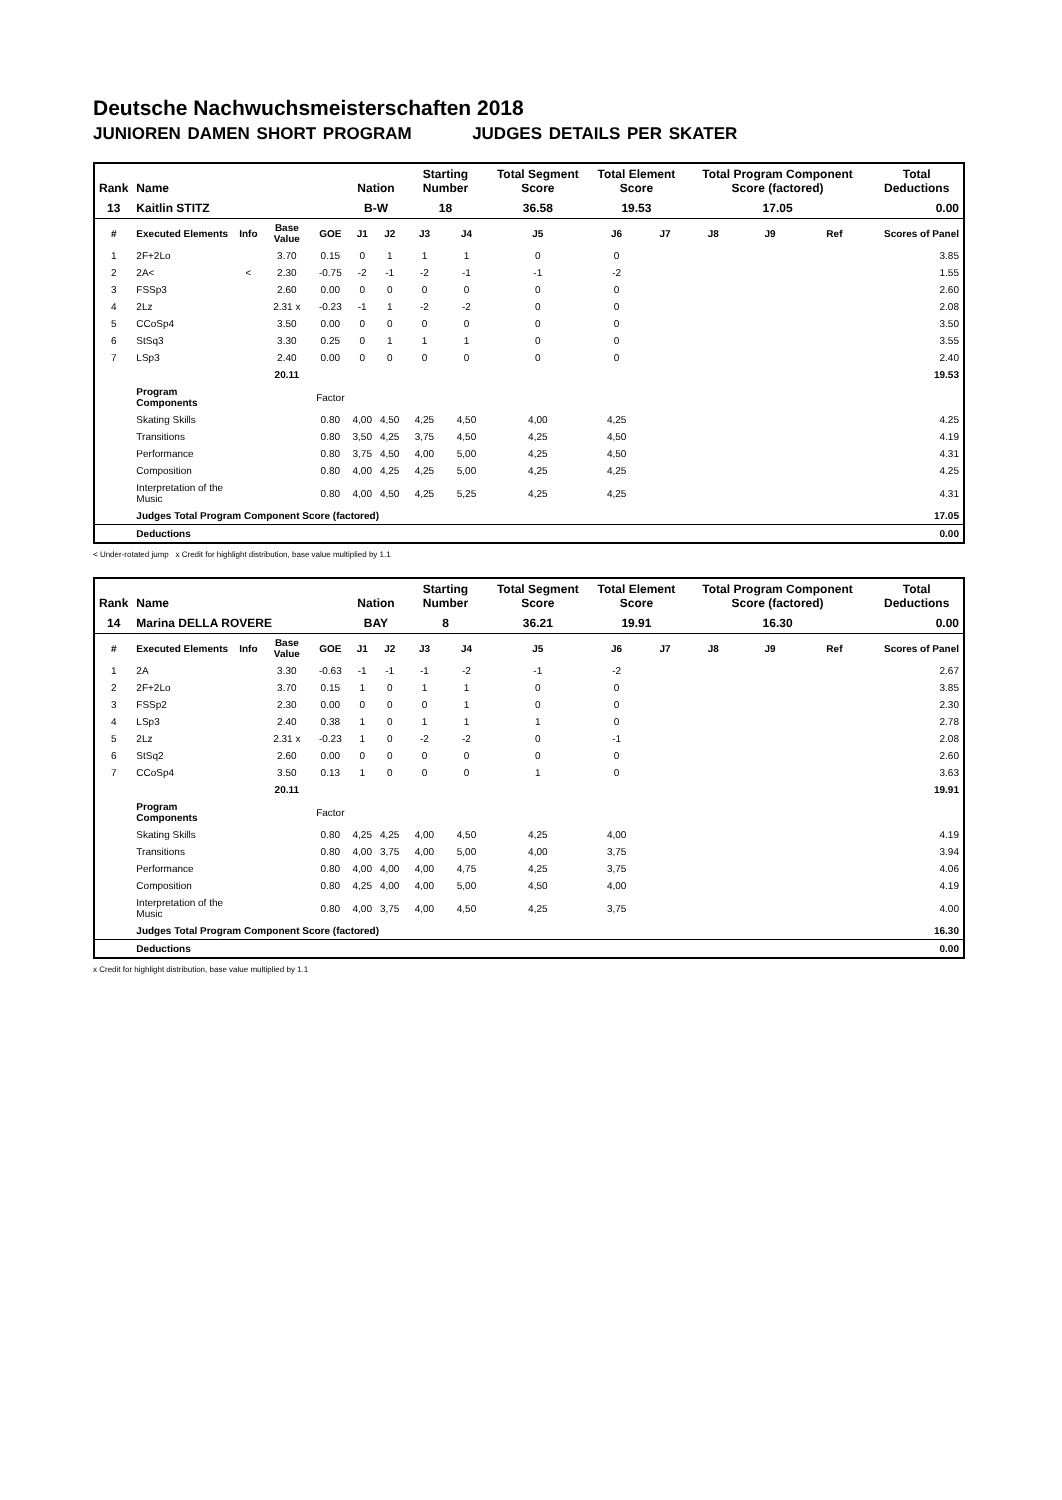Deutsche Nachwuchsmeisterschaften 2018
JUNIOREN DAMEN SHORT PROGRAM JUDGES DETAILS PER SKATER
| Rank | Name | | | | Nation | | Starting Number | | Total Segment Score | Total Element Score | | Total Program Component Score (factored) | | | Total Deductions |
| --- | --- | --- | --- | --- | --- | --- | --- | --- | --- | --- | --- | --- | --- | --- | --- |
| 13 | Kaitlin STITZ | | | | B-W | | 18 | | 36.58 | 19.53 | | 17.05 | | | 0.00 |
| # | Executed Elements | Info | Base Value | GOE | J1 | J2 | J3 | J4 | J5 | J6 | J7 | J8 | J9 | Ref | Scores of Panel |
| 1 | 2F+2Lo | | 3.70 | 0.15 | 0 | 1 | 1 | 1 | 0 | 0 | | | | | 3.85 |
| 2 | 2A< | < | 2.30 | -0.75 | -2 | -1 | -2 | -1 | -1 | -2 | | | | | 1.55 |
| 3 | FSSp3 | | 2.60 | 0.00 | 0 | 0 | 0 | 0 | 0 | 0 | | | | | 2.60 |
| 4 | 2Lz | | 2.31 x | -0.23 | -1 | 1 | -2 | -2 | 0 | 0 | | | | | 2.08 |
| 5 | CCoSp4 | | 3.50 | 0.00 | 0 | 0 | 0 | 0 | 0 | 0 | | | | | 3.50 |
| 6 | StSq3 | | 3.30 | 0.25 | 0 | 1 | 1 | 1 | 0 | 0 | | | | | 3.55 |
| 7 | LSp3 | | 2.40 | 0.00 | 0 | 0 | 0 | 0 | 0 | 0 | | | | | 2.40 |
| | | | 20.11 | | | | | | | | | | | | 19.53 |
| | Program Components | | | Factor | | | | | | | | | | | |
| | Skating Skills | | | 0.80 | 4,00 | 4,50 | 4,25 | 4,50 | 4,00 | 4,25 | | | | | 4.25 |
| | Transitions | | | 0.80 | 3,50 | 4,25 | 3,75 | 4,50 | 4,25 | 4,50 | | | | | 4.19 |
| | Performance | | | 0.80 | 3,75 | 4,50 | 4,00 | 5,00 | 4,25 | 4,50 | | | | | 4.31 |
| | Composition | | | 0.80 | 4,00 | 4,25 | 4,25 | 5,00 | 4,25 | 4,25 | | | | | 4.25 |
| | Interpretation of the Music | | | 0.80 | 4,00 | 4,50 | 4,25 | 5,25 | 4,25 | 4,25 | | | | | 4.31 |
| | Judges Total Program Component Score (factored) | | | | | | | | | | | | | | 17.05 |
| | Deductions | | | | | | | | | | | | | | 0.00 |
< Under-rotated jump x Credit for highlight distribution, base value multiplied by 1.1
| Rank | Name | | | | Nation | | Starting Number | | Total Segment Score | Total Element Score | | Total Program Component Score (factored) | | | Total Deductions |
| --- | --- | --- | --- | --- | --- | --- | --- | --- | --- | --- | --- | --- | --- | --- | --- |
| 14 | Marina DELLA ROVERE | | | | BAY | | 8 | | 36.21 | 19.91 | | 16.30 | | | 0.00 |
| # | Executed Elements | Info | Base Value | GOE | J1 | J2 | J3 | J4 | J5 | J6 | J7 | J8 | J9 | Ref | Scores of Panel |
| 1 | 2A | | 3.30 | -0.63 | -1 | -1 | -1 | -2 | -1 | -2 | | | | | 2.67 |
| 2 | 2F+2Lo | | 3.70 | 0.15 | 1 | 0 | 1 | 1 | 0 | 0 | | | | | 3.85 |
| 3 | FSSp2 | | 2.30 | 0.00 | 0 | 0 | 0 | 1 | 0 | 0 | | | | | 2.30 |
| 4 | LSp3 | | 2.40 | 0.38 | 1 | 0 | 1 | 1 | 1 | 0 | | | | | 2.78 |
| 5 | 2Lz | | 2.31 x | -0.23 | 1 | 0 | -2 | -2 | 0 | -1 | | | | | 2.08 |
| 6 | StSq2 | | 2.60 | 0.00 | 0 | 0 | 0 | 0 | 0 | 0 | | | | | 2.60 |
| 7 | CCoSp4 | | 3.50 | 0.13 | 1 | 0 | 0 | 0 | 1 | 0 | | | | | 3.63 |
| | | | 20.11 | | | | | | | | | | | | 19.91 |
| | Program Components | | | Factor | | | | | | | | | | | |
| | Skating Skills | | | 0.80 | 4,25 | 4,25 | 4,00 | 4,50 | 4,25 | 4,00 | | | | | 4.19 |
| | Transitions | | | 0.80 | 4,00 | 3,75 | 4,00 | 5,00 | 4,00 | 3,75 | | | | | 3.94 |
| | Performance | | | 0.80 | 4,00 | 4,00 | 4,00 | 4,75 | 4,25 | 3,75 | | | | | 4.06 |
| | Composition | | | 0.80 | 4,25 | 4,00 | 4,00 | 5,00 | 4,50 | 4,00 | | | | | 4.19 |
| | Interpretation of the Music | | | 0.80 | 4,00 | 3,75 | 4,00 | 4,50 | 4,25 | 3,75 | | | | | 4.00 |
| | Judges Total Program Component Score (factored) | | | | | | | | | | | | | | 16.30 |
| | Deductions | | | | | | | | | | | | | | 0.00 |
x Credit for highlight distribution, base value multiplied by 1.1